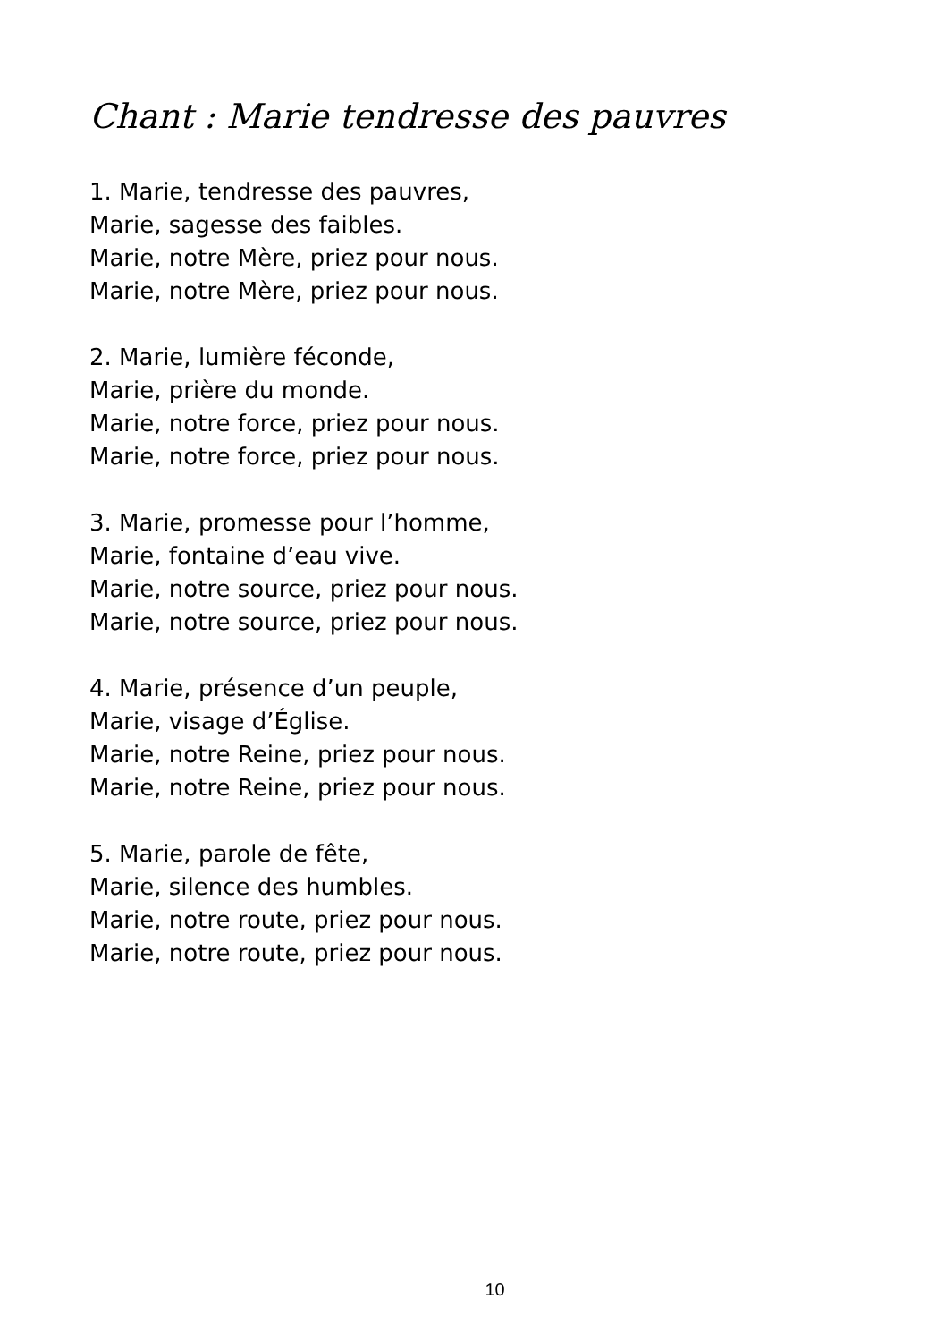Chant : Marie tendresse des pauvres
1. Marie, tendresse des pauvres,
Marie, sagesse des faibles.
Marie, notre Mère, priez pour nous.
Marie, notre Mère, priez pour nous.
2. Marie, lumière féconde,
Marie, prière du monde.
Marie, notre force, priez pour nous.
Marie, notre force, priez pour nous.
3. Marie, promesse pour l’homme,
Marie, fontaine d’eau vive.
Marie, notre source, priez pour nous.
Marie, notre source, priez pour nous.
4. Marie, présence d’un peuple,
Marie, visage d’Église.
Marie, notre Reine, priez pour nous.
Marie, notre Reine, priez pour nous.
5. Marie, parole de fête,
Marie, silence des humbles.
Marie, notre route, priez pour nous.
Marie, notre route, priez pour nous.
10